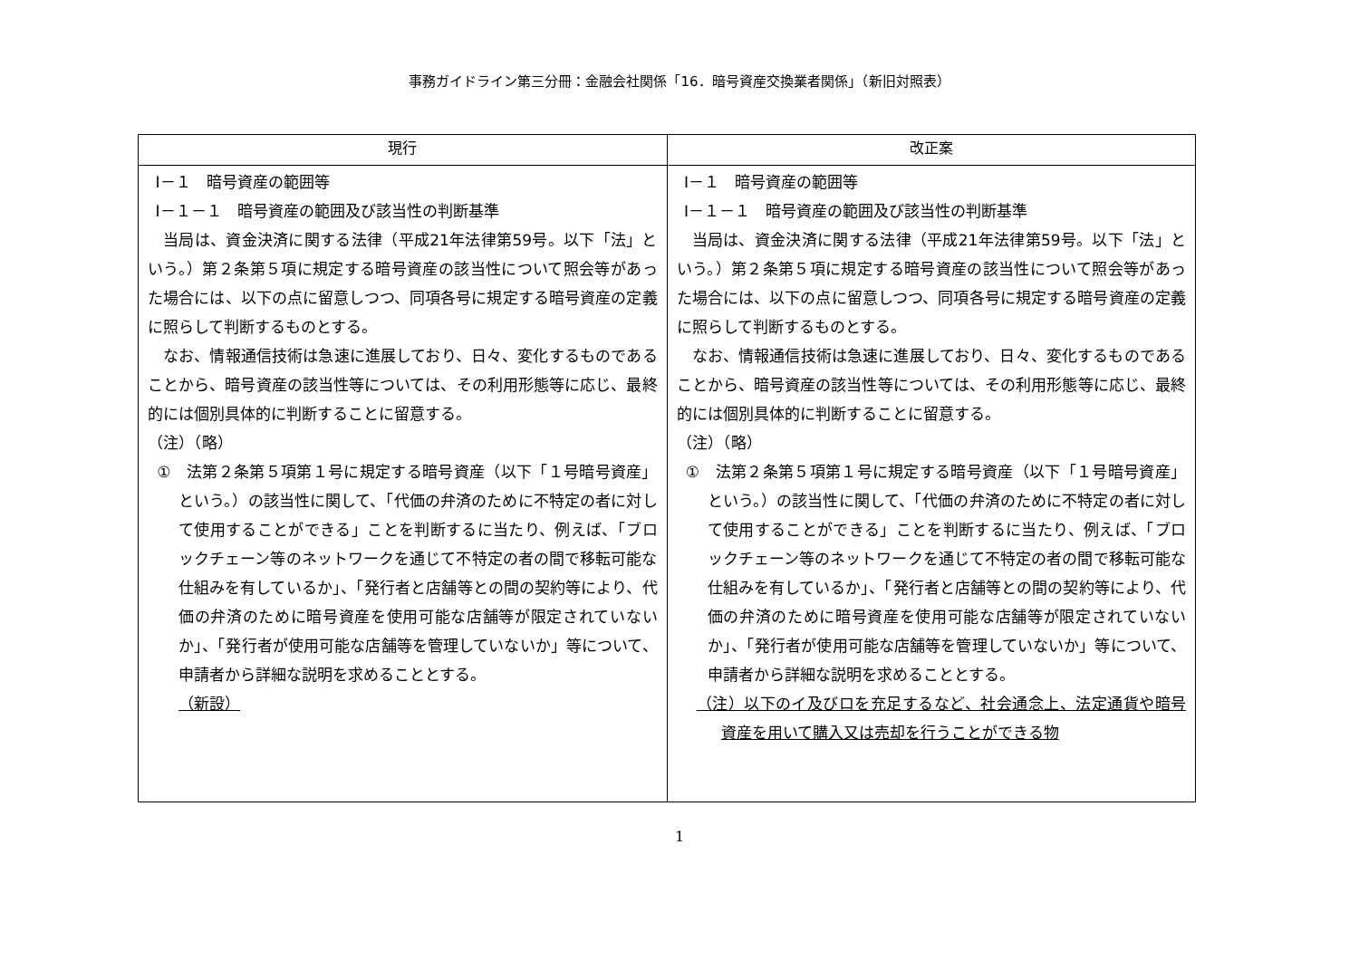事務ガイドライン第三分冊：金融会社関係「16．暗号資産交換業者関係」（新旧対照表）
| 現行 | 改正案 |
| --- | --- |
| Ⅰ－１ 暗号資産の範囲等 Ⅰ－１－１ 暗号資産の範囲及び該当性の判断基準 当局は、資金決済に関する法律（平成21年法律第59号。以下「法」という。）第２条第５項に規定する暗号資産の該当性について照会等があった場合には、以下の点に留意しつつ、同項各号に規定する暗号資産の定義に照らして判断するものとする。 なお、情報通信技術は急速に進展しており、日々、変化するものであることから、暗号資産の該当性等については、その利用形態等に応じ、最終的には個別具体的に判断することに留意する。 （注）（略） ① 法第２条第５項第１号に規定する暗号資産（以下「１号暗号資産」という。）の該当性に関して、「代価の弁済のために不特定の者に対して使用することができる」ことを判断するに当たり、例えば、「ブロックチェーン等のネットワークを通じて不特定の者の間で移転可能な仕組みを有しているか」、「発行者と店舗等との間の契約等により、代価の弁済のために暗号資産を使用可能な店舗等が限定されていないか」、「発行者が使用可能な店舗等を管理していないか」等について、申請者から詳細な説明を求めることとする。 （新設） | Ⅰ－１ 暗号資産の範囲等 Ⅰ－１－１ 暗号資産の範囲及び該当性の判断基準 当局は、資金決済に関する法律（平成21年法律第59号。以下「法」という。）第２条第５項に規定する暗号資産の該当性について照会等があった場合には、以下の点に留意しつつ、同項各号に規定する暗号資産の定義に照らして判断するものとする。 なお、情報通信技術は急速に進展しており、日々、変化するものであることから、暗号資産の該当性等については、その利用形態等に応じ、最終的には個別具体的に判断することに留意する。 （注）（略） ① 法第２条第５項第１号に規定する暗号資産（以下「１号暗号資産」という。）の該当性に関して、「代価の弁済のために不特定の者に対して使用することができる」ことを判断するに当たり、例えば、「ブロックチェーン等のネットワークを通じて不特定の者の間で移転可能な仕組みを有しているか」、「発行者と店舗等との間の契約等により、代価の弁済のために暗号資産を使用可能な店舗等が限定されていないか」、「発行者が使用可能な店舗等を管理していないか」等について、申請者から詳細な説明を求めることとする。 （注）以下のイ及びロを充足するなど、社会通念上、法定通貨や暗号資産を用いて購入又は売却を行うことができる物 |
1